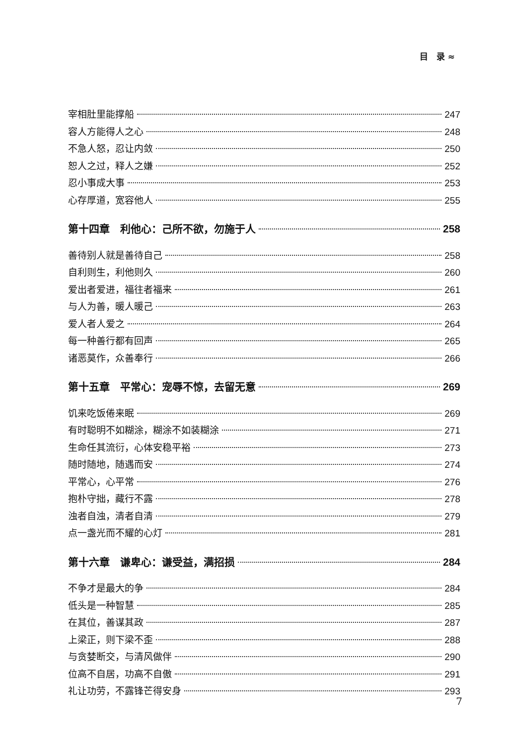目　录 ≈
宰相肚里能撑船 247
容人方能得人之心 248
不急人怒，忍让内敛 250
恕人之过，释人之嫌 252
忍小事成大事 253
心存厚道，宽容他人 255
第十四章　利他心：己所不欲，勿施于人 258
善待别人就是善待自己 258
自利则生，利他则久 260
爱出者爱进，福往者福来 261
与人为善，暖人暖己 263
爱人者人爱之 264
每一种善行都有回声 265
诸恶莫作，众善奉行 266
第十五章　平常心：宠辱不惊，去留无意 269
饥来吃饭倦来眠 269
有时聪明不如糊涂，糊涂不如装糊涂 271
生命任其流衍，心体安稳平裕 273
随时随地，随遇而安 274
平常心，心平常 276
抱朴守拙，藏行不露 278
浊者自浊，清者自清 279
点一盏光而不耀的心灯 281
第十六章　谦卑心：谦受益，满招损 284
不争才是最大的争 284
低头是一种智慧 285
在其位，善谋其政 287
上梁正，则下梁不歪 288
与贪婪断交，与清风做伴 290
位高不自居，功高不自傲 291
礼让功劳，不露锋芒得安身 293
7